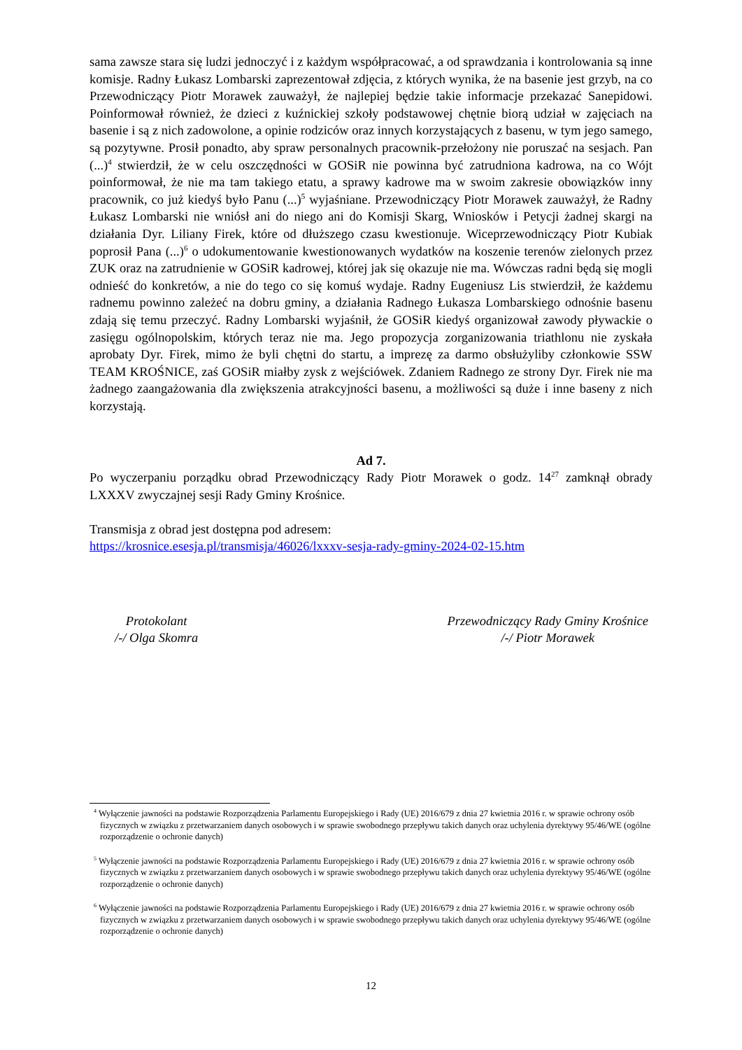sama zawsze stara się ludzi jednoczyć i z każdym współpracować, a od sprawdzania i kontrolowania są inne komisje. Radny Łukasz Lombarski zaprezentował zdjęcia, z których wynika, że na basenie jest grzyb, na co Przewodniczący Piotr Morawek zauważył, że najlepiej będzie takie informacje przekazać Sanepidowi. Poinformował również, że dzieci z kuźnickiej szkoły podstawowej chętnie biorą udział w zajęciach na basenie i są z nich zadowolone, a opinie rodziców oraz innych korzystających z basenu, w tym jego samego, są pozytywne. Prosił ponadto, aby spraw personalnych pracownik-przełożony nie poruszać na sesjach. Pan (...)<sup>4</sup> stwierdził, że w celu oszczędności w GOSiR nie powinna być zatrudniona kadrowa, na co Wójt poinformował, że nie ma tam takiego etatu, a sprawy kadrowe ma w swoim zakresie obowiązków inny pracownik, co już kiedyś było Panu (...)<sup>5</sup> wyjaśniane. Przewodniczący Piotr Morawek zauważył, że Radny Łukasz Lombarski nie wniósł ani do niego ani do Komisji Skarg, Wniosków i Petycji żadnej skargi na działania Dyr. Liliany Firek, które od dłuższego czasu kwestionuje. Wiceprzewodniczący Piotr Kubiak poprosił Pana (...)<sup>6</sup> o udokumentowanie kwestionowanych wydatków na koszenie terenów zielonych przez ZUK oraz na zatrudnienie w GOSiR kadrowej, której jak się okazuje nie ma. Wówczas radni będą się mogli odnieść do konkretów, a nie do tego co się komuś wydaje. Radny Eugeniusz Lis stwierdził, że każdemu radnemu powinno zależeć na dobru gminy, a działania Radnego Łukasza Lombarskiego odnośnie basenu zdają się temu przeczyć. Radny Lombarski wyjaśnił, że GOSiR kiedyś organizował zawody pływackie o zasięgu ogólnopolskim, których teraz nie ma. Jego propozycja zorganizowania triathlonu nie zyskała aprobaty Dyr. Firek, mimo że byli chętni do startu, a imprezę za darmo obsłużyliby członkowie SSW TEAM KROŚNICE, zaś GOSiR miałby zysk z wejściówek. Zdaniem Radnego ze strony Dyr. Firek nie ma żadnego zaangażowania dla zwiększenia atrakcyjności basenu, a możliwości są duże i inne baseny z nich korzystają.
Ad 7.
Po wyczerpaniu porządku obrad Przewodniczący Rady Piotr Morawek o godz. 14<sup>27</sup> zamknął obrady LXXXV zwyczajnej sesji Rady Gminy Krośnice.
Transmisja z obrad jest dostępna pod adresem:
https://krosnice.esesja.pl/transmisja/46026/lxxxv-sesja-rady-gminy-2024-02-15.htm
Protokolant
/-/ Olga Skomra
Przewodniczący Rady Gminy Krośnice
/-/ Piotr Morawek
<sup>4</sup> Wyłączenie jawności na podstawie Rozporządzenia Parlamentu Europejskiego i Rady (UE) 2016/679 z dnia 27 kwietnia 2016 r. w sprawie ochrony osób fizycznych w związku z przetwarzaniem danych osobowych i w sprawie swobodnego przepływu takich danych oraz uchylenia dyrektywy 95/46/WE (ogólne rozporządzenie o ochronie danych)
<sup>5</sup> Wyłączenie jawności na podstawie Rozporządzenia Parlamentu Europejskiego i Rady (UE) 2016/679 z dnia 27 kwietnia 2016 r. w sprawie ochrony osób fizycznych w związku z przetwarzaniem danych osobowych i w sprawie swobodnego przepływu takich danych oraz uchylenia dyrektywy 95/46/WE (ogólne rozporządzenie o ochronie danych)
<sup>6</sup> Wyłączenie jawności na podstawie Rozporządzenia Parlamentu Europejskiego i Rady (UE) 2016/679 z dnia 27 kwietnia 2016 r. w sprawie ochrony osób fizycznych w związku z przetwarzaniem danych osobowych i w sprawie swobodnego przepływu takich danych oraz uchylenia dyrektywy 95/46/WE (ogólne rozporządzenie o ochronie danych)
12